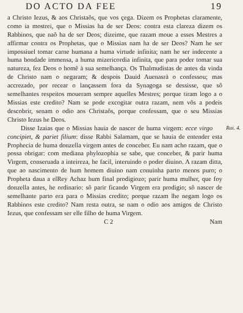DO ACTO DA FEE 19
a Christo Iezus, & aos Christaõs, que vos çega. Dizem os Prophetas claramente, como ia mostrei, que o Missias ha de ser Deos: contra esta clareza dizem os Rabbinos, que naõ ha de ser Deos; dizeime, que razam moue a esses Mestres a affirmar contra os Prophetas, que o Missias nam ha de ser Deos? Nam he ser impossiuel tomar carne humana a huma virtude infinita; nam he ser indecente a huma bondade immensa, a huma mizericordia infinita, que para poder tomar sua natureza, fez Deos o homẽ à sua semelhança. Os Thalmudistas de antes da vinda de Christo nam o negaram; & despois Dauid Auenasrà o confessou; mas accrezado, por recear o lançassem fora da Synagoga se dessisse, que sô semelhantes respeitos moueram sempre aquelles Mestres; porque tiram logo a o Missias este credito? Nam se pode excogitar outra razam, nem vôs a podeis descobrir, senam o odio aos Christaõs, porque confessam, que o seu Missias Christo Iezus he Deos.
Rai. 4. Disse Izaias que o Missias hauia de nascer de huma virgem: ecce virgo concipiet, & pariet filium: disse Rabbi Salamam, que se hauia de entender esta Prophecia de huma donzella virgem antes de conceber. Eu nam acho razam, que o possa obrigar: com mediana phylozophia se sabe, que conceber, & parir huma Virgem, conseruada a inteireza, he facil, interuindo o poder diuino. A razam ditta, que ao nascimento de hum homem diuino nam conuinha parto menos puro; o Propheta daua a elRey Achaz hum final prodigiozo; parir huma mulher, que foy donzella antes, he ordinario: sô parir ficando Virgem era prodigio; sô nascer de semelhante parto era para o Missias credito; porque razam lhe negam logo os Rabbinos este credito? Nam resta outra, se nam o odio aos amigos de Christo Iezus, que confessam ser elle filho de huma Virgem.
C 2 Nam